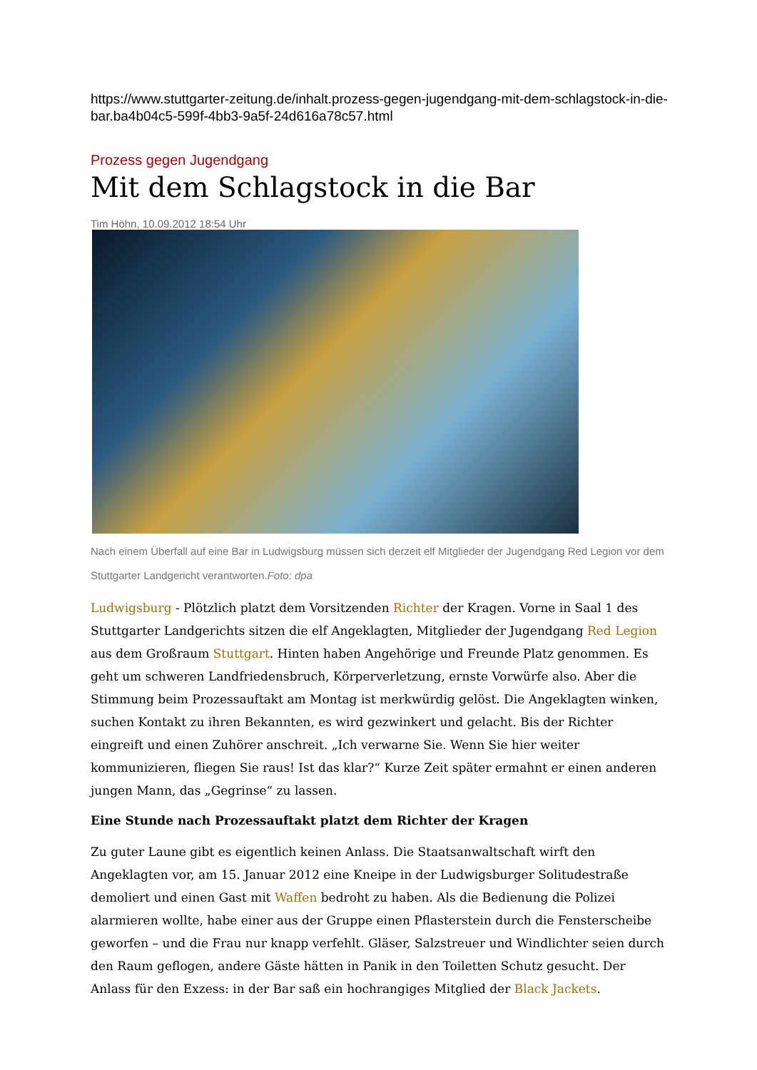https://www.stuttgarter-zeitung.de/inhalt.prozess-gegen-jugendgang-mit-dem-schlagstock-in-die-bar.ba4b04c5-599f-4bb3-9a5f-24d616a78c57.html
Prozess gegen Jugendgang
Mit dem Schlagstock in die Bar
Tim Höhn, 10.09.2012 18:54 Uhr
Nach einem Überfall auf eine Bar in Ludwigsburg müssen sich derzeit elf Mitglieder der Jugendgang Red Legion vor dem Stuttgarter Landgericht verantworten.Foto: dpa
Ludwigsburg - Plötzlich platzt dem Vorsitzenden Richter der Kragen. Vorne in Saal 1 des Stuttgarter Landgerichts sitzen die elf Angeklagten, Mitglieder der Jugendgang Red Legion aus dem Großraum Stuttgart. Hinten haben Angehörige und Freunde Platz genommen. Es geht um schweren Landfriedensbruch, Körperverletzung, ernste Vorwürfe also. Aber die Stimmung beim Prozessauftakt am Montag ist merkwürdig gelöst. Die Angeklagten winken, suchen Kontakt zu ihren Bekannten, es wird gezwinkert und gelacht. Bis der Richter eingreift und einen Zuhörer anschreit. „Ich verwarne Sie. Wenn Sie hier weiter kommunizieren, fliegen Sie raus! Ist das klar?“ Kurze Zeit später ermahnt er einen anderen jungen Mann, das „Gegrinse“ zu lassen.
Eine Stunde nach Prozessauftakt platzt dem Richter der Kragen
Zu guter Laune gibt es eigentlich keinen Anlass. Die Staatsanwaltschaft wirft den Angeklagten vor, am 15. Januar 2012 eine Kneipe in der Ludwigsburger Solitudestraße demoliert und einen Gast mit Waffen bedroht zu haben. Als die Bedienung die Polizei alarmieren wollte, habe einer aus der Gruppe einen Pflasterstein durch die Fensterscheibe geworfen – und die Frau nur knapp verfehlt. Gläser, Salzstreuer und Windlichter seien durch den Raum geflogen, andere Gäste hätten in Panik in den Toiletten Schutz gesucht. Der Anlass für den Exzess: in der Bar saß ein hochrangiges Mitglied der Black Jackets.